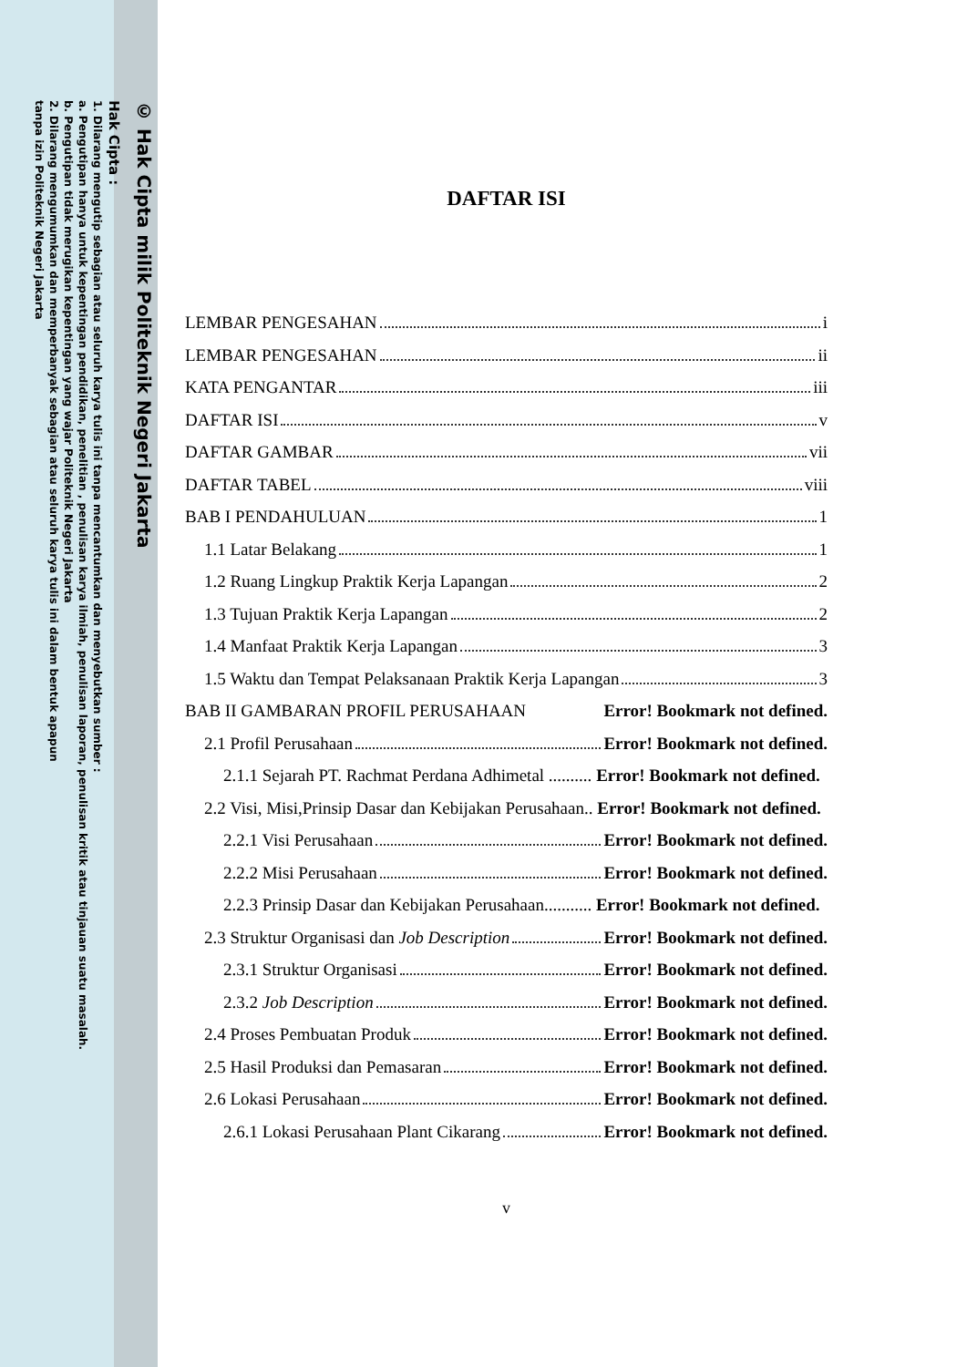© Hak Cipta milik Politeknik Negeri Jakarta
Hak Cipta :
1. Dilarang mengutip sebagian atau seluruh karya tulis ini tanpa mencantumkan dan menyebutkan sumber :
a. Pengutipan hanya untuk kepentingan pendidikan, penelitian , penulisan karya ilmiah, penulisan laporan, penulisan kritik atau tinjauan suatu masalah.
b. Pengutipan tidak merugikan kepentingan yang wajar Politeknik Negeri Jakarta
2. Dilarang mengumumkan dan memperbanyak sebagian atau seluruh karya tulis ini dalam bentuk apapun
tanpa izin Politeknik Negeri Jakarta
DAFTAR ISI
LEMBAR PENGESAHAN i
LEMBAR PENGESAHAN ii
KATA PENGANTAR iii
DAFTAR ISI v
DAFTAR GAMBAR vii
DAFTAR TABEL viii
BAB I PENDAHULUAN 1
1.1 Latar Belakang 1
1.2 Ruang Lingkup Praktik Kerja Lapangan 2
1.3 Tujuan Praktik Kerja Lapangan 2
1.4 Manfaat Praktik Kerja Lapangan 3
1.5 Waktu dan Tempat Pelaksanaan Praktik Kerja Lapangan 3
BAB II GAMBARAN PROFIL PERUSAHAAN Error! Bookmark not defined.
2.1 Profil Perusahaan Error! Bookmark not defined.
2.1.1 Sejarah PT. Rachmat Perdana Adhimetal .......... Error! Bookmark not defined.
2.2 Visi, Misi,Prinsip Dasar dan Kebijakan Perusahaan.. Error! Bookmark not defined.
2.2.1 Visi Perusahaan Error! Bookmark not defined.
2.2.2 Misi Perusahaan Error! Bookmark not defined.
2.2.3 Prinsip Dasar dan Kebijakan Perusahaan........... Error! Bookmark not defined.
2.3 Struktur Organisasi dan Job Description Error! Bookmark not defined.
2.3.1 Struktur Organisasi Error! Bookmark not defined.
2.3.2 Job Description Error! Bookmark not defined.
2.4 Proses Pembuatan Produk Error! Bookmark not defined.
2.5 Hasil Produksi dan Pemasaran Error! Bookmark not defined.
2.6 Lokasi Perusahaan Error! Bookmark not defined.
2.6.1 Lokasi Perusahaan Plant Cikarang Error! Bookmark not defined.
v